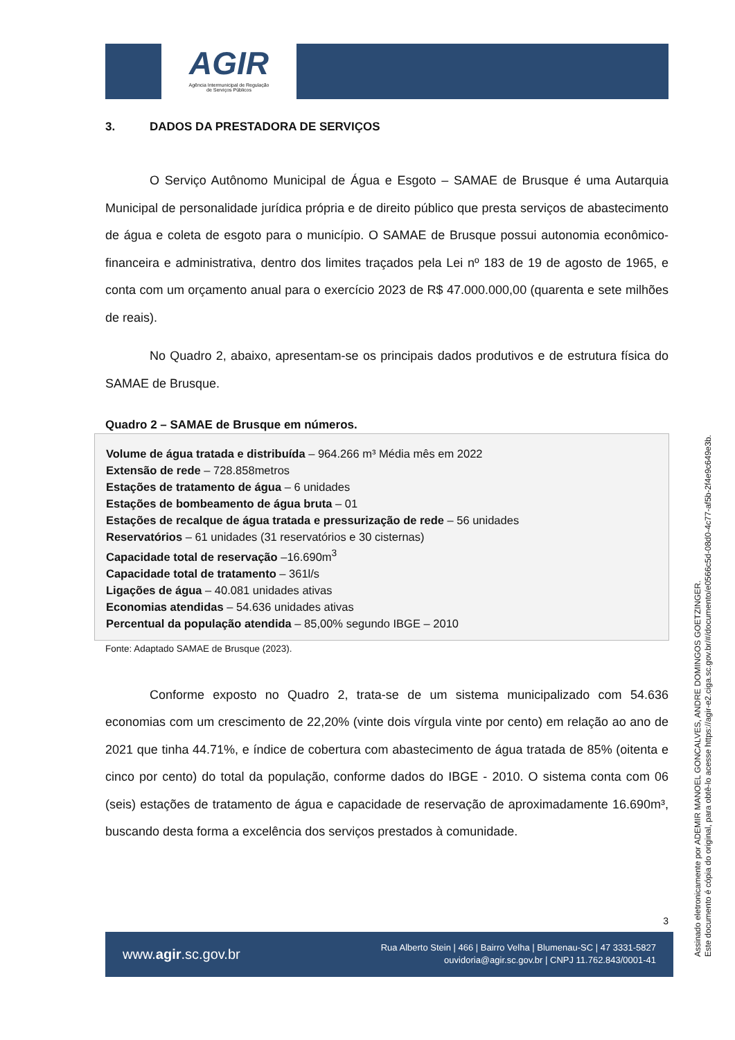AGIR
Agência Intermunicipal de Regulação
de Serviços Públicos
3. DADOS DA PRESTADORA DE SERVIÇOS
O Serviço Autônomo Municipal de Água e Esgoto – SAMAE de Brusque é uma Autarquia Municipal de personalidade jurídica própria e de direito público que presta serviços de abastecimento de água e coleta de esgoto para o município. O SAMAE de Brusque possui autonomia econômico-financeira e administrativa, dentro dos limites traçados pela Lei nº 183 de 19 de agosto de 1965, e conta com um orçamento anual para o exercício 2023 de R$ 47.000.000,00 (quarenta e sete milhões de reais).
No Quadro 2, abaixo, apresentam-se os principais dados produtivos e de estrutura física do SAMAE de Brusque.
Quadro 2 – SAMAE de Brusque em números.
| Volume de água tratada e distribuída – 964.266 m³ Média mês em 2022 Extensão de rede – 728.858metros Estações de tratamento de água – 6 unidades Estações de bombeamento de água bruta – 01 Estações de recalque de água tratada e pressurização de rede – 56 unidades Reservatórios – 61 unidades (31 reservatórios e 30 cisternas) Capacidade total de reservação –16.690m<sup>3</sup> Capacidade total de tratamento – 361l/s Ligações de água – 40.081 unidades ativas Economias atendidas – 54.636 unidades ativas Percentual da população atendida – 85,00% segundo IBGE – 2010 |
Fonte: Adaptado SAMAE de Brusque (2023).
Conforme exposto no Quadro 2, trata-se de um sistema municipalizado com 54.636 economias com um crescimento de 22,20% (vinte dois vírgula vinte por cento) em relação ao ano de 2021 que tinha 44.71%, e índice de cobertura com abastecimento de água tratada de 85% (oitenta e cinco por cento) do total da população, conforme dados do IBGE - 2010. O sistema conta com 06 (seis) estações de tratamento de água e capacidade de reservação de aproximadamente 16.690m³, buscando desta forma a excelência dos serviços prestados à comunidade.
3
www.agir.sc.gov.br
Rua Alberto Stein | 466 | Bairro Velha | Blumenau-SC | 47 3331-5827
ouvidoria@agir.sc.gov.br | CNPJ 11.762.843/0001-41
Assinado eletronicamente por ADEMIR MANOEL GONCALVES, ANDRE DOMINGOS GOETZINGER.
Este documento é cópia do original, para obtê-lo acesse https://agir-e2.ciga.sc.gov.br/#/documento/e0566c5d-08d0-4c77-af5b-2f4e9c649e3b.